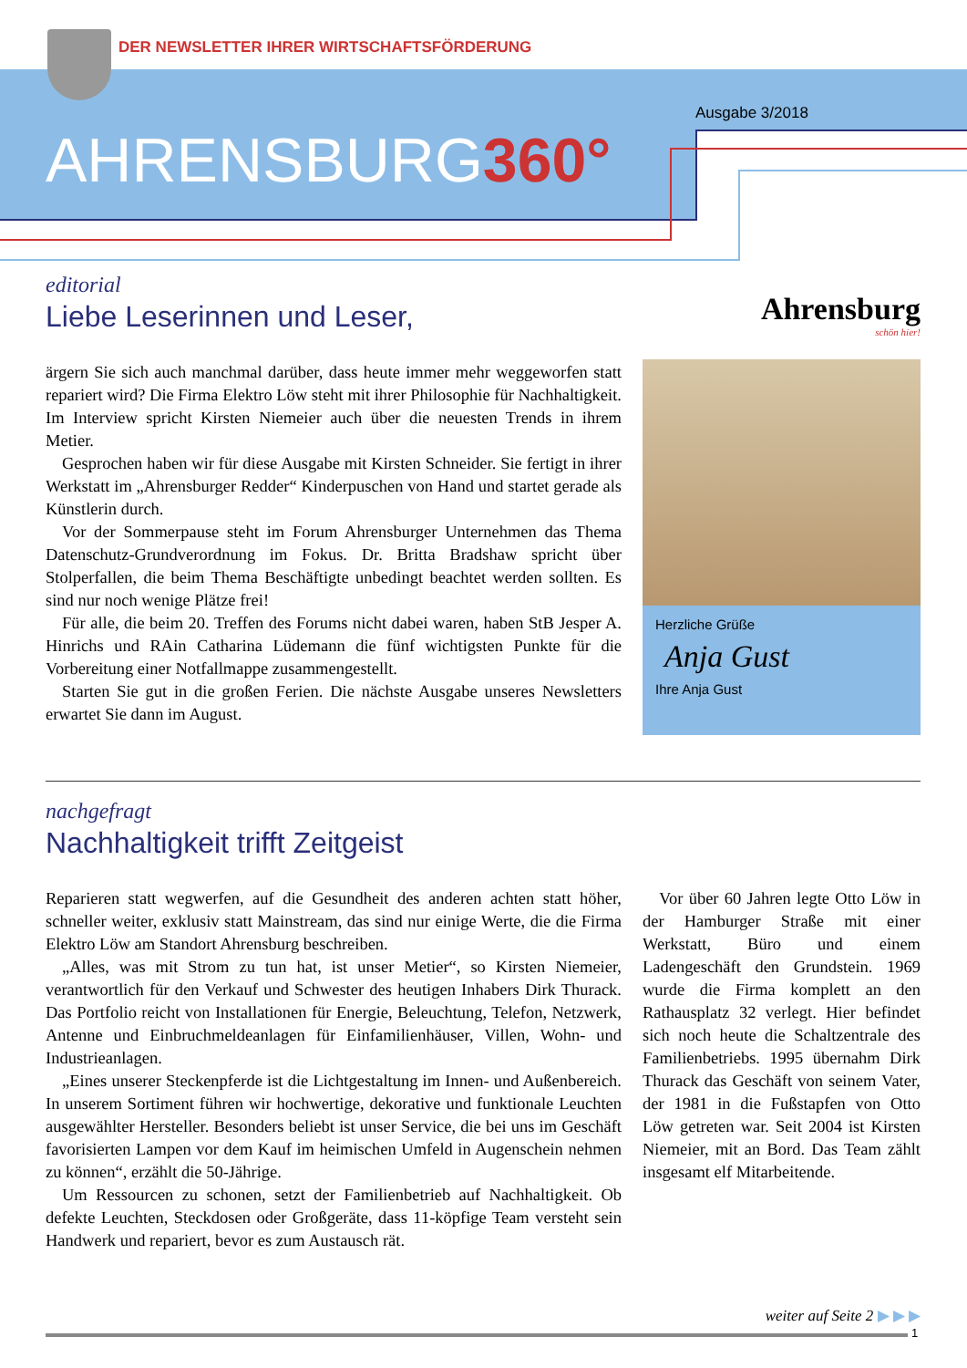DER NEWSLETTER IHRER WIRTSCHAFTSFÖRDERUNG
Ausgabe 3/2018
AHRENSBURG360°
editorial
Liebe Leserinnen und Leser,
ärgern Sie sich auch manchmal darüber, dass heute immer mehr weggeworfen statt repariert wird? Die Firma Elektro Löw steht mit ihrer Philosophie für Nachhaltigkeit. Im Interview spricht Kirsten Niemeier auch über die neuesten Trends in ihrem Metier.
Gesprochen haben wir für diese Ausgabe mit Kirsten Schneider. Sie fertigt in ihrer Werkstatt im „Ahrensburger Redder“ Kinderpuschen von Hand und startet gerade als Künstlerin durch.
Vor der Sommerpause steht im Forum Ahrensburger Unternehmen das Thema Datenschutz-Grundverordnung im Fokus. Dr. Britta Bradshaw spricht über Stolperfallen, die beim Thema Beschäftigte unbedingt beachtet werden sollten. Es sind nur noch wenige Plätze frei!
Für alle, die beim 20. Treffen des Forums nicht dabei waren, haben StB Jesper A. Hinrichs und RAin Catharina Lüdemann die fünf wichtigsten Punkte für die Vorbereitung einer Notfallmappe zusammengestellt.
Starten Sie gut in die großen Ferien. Die nächste Ausgabe unseres Newsletters erwartet Sie dann im August.
Ahrensburg
schön hier!
Herzliche Grüße
Anja Gust
Ihre Anja Gust
nachgefragt
Nachhaltigkeit trifft Zeitgeist
Reparieren statt wegwerfen, auf die Gesundheit des anderen achten statt höher, schneller weiter, exklusiv statt Mainstream, das sind nur einige Werte, die die Firma Elektro Löw am Standort Ahrensburg beschreiben.
„Alles, was mit Strom zu tun hat, ist unser Metier“, so Kirsten Niemeier, verantwortlich für den Verkauf und Schwester des heutigen Inhabers Dirk Thurack. Das Portfolio reicht von Installationen für Energie, Beleuchtung, Telefon, Netzwerk, Antenne und Einbruchmeldeanlagen für Einfamilienhäuser, Villen, Wohn- und Industrieanlagen.
„Eines unserer Steckenpferde ist die Lichtgestaltung im Innen- und Außenbereich. In unserem Sortiment führen wir hochwertige, dekorative und funktionale Leuchten ausgewählter Hersteller. Besonders beliebt ist unser Service, die bei uns im Geschäft favorisierten Lampen vor dem Kauf im heimischen Umfeld in Augenschein nehmen zu können“, erzählt die 50-Jährige.
Um Ressourcen zu schonen, setzt der Familienbetrieb auf Nachhaltigkeit. Ob defekte Leuchten, Steckdosen oder Großgeräte, dass 11-köpfige Team versteht sein Handwerk und repariert, bevor es zum Austausch rät.
Vor über 60 Jahren legte Otto Löw in der Hamburger Straße mit einer Werkstatt, Büro und einem Ladengeschäft den Grundstein. 1969 wurde die Firma komplett an den Rathausplatz 32 verlegt. Hier befindet sich noch heute die Schaltzentrale des Familienbetriebs. 1995 übernahm Dirk Thurack das Geschäft von seinem Vater, der 1981 in die Fußstapfen von Otto Löw getreten war. Seit 2004 ist Kirsten Niemeier, mit an Bord. Das Team zählt insgesamt elf Mitarbeitende.
weiter auf Seite 2 ▶ ▶ ▶
1